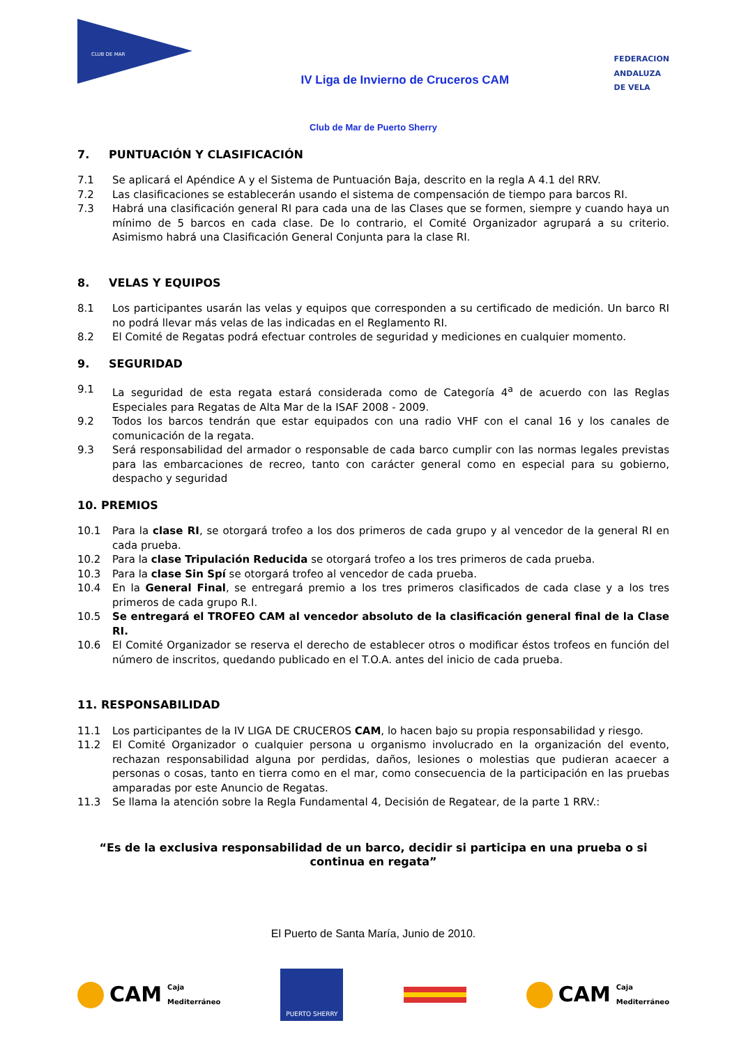CLUB DE MAR
IV Liga de Invierno de Cruceros CAM
FEDERACION
ANDALUZA
DE VELA
Club de Mar de Puerto Sherry
7. PUNTUACIÓN Y CLASIFICACIÓN
7.1 Se aplicará el Apéndice A y el Sistema de Puntuación Baja, descrito en la regla A 4.1 del RRV.
7.2 Las clasificaciones se establecerán usando el sistema de compensación de tiempo para barcos RI.
7.3 Habrá una clasificación general RI para cada una de las Clases que se formen, siempre y cuando haya un mínimo de 5 barcos en cada clase. De lo contrario, el Comité Organizador agrupará a su criterio. Asimismo habrá una Clasificación General Conjunta para la clase RI.
8. VELAS Y EQUIPOS
8.1 Los participantes usarán las velas y equipos que corresponden a su certificado de medición. Un barco RI no podrá llevar más velas de las indicadas en el Reglamento RI.
8.2 El Comité de Regatas podrá efectuar controles de seguridad y mediciones en cualquier momento.
9. SEGURIDAD
9.1 La seguridad de esta regata estará considerada como de Categoría 4<sup>a</sup> de acuerdo con las Reglas Especiales para Regatas de Alta Mar de la ISAF 2008 - 2009.
9.2 Todos los barcos tendrán que estar equipados con una radio VHF con el canal 16 y los canales de comunicación de la regata.
9.3 Será responsabilidad del armador o responsable de cada barco cumplir con las normas legales previstas para las embarcaciones de recreo, tanto con carácter general como en especial para su gobierno, despacho y seguridad
10. PREMIOS
10.1 Para la clase RI, se otorgará trofeo a los dos primeros de cada grupo y al vencedor de la general RI en cada prueba.
10.2 Para la clase Tripulación Reducida se otorgará trofeo a los tres primeros de cada prueba.
10.3 Para la clase Sin Spí se otorgará trofeo al vencedor de cada prueba.
10.4 En la General Final, se entregará premio a los tres primeros clasificados de cada clase y a los tres primeros de cada grupo R.I.
10.5 Se entregará el TROFEO CAM al vencedor absoluto de la clasificación general final de la Clase RI.
10.6 El Comité Organizador se reserva el derecho de establecer otros o modificar éstos trofeos en función del número de inscritos, quedando publicado en el T.O.A. antes del inicio de cada prueba.
11. RESPONSABILIDAD
11.1 Los participantes de la IV LIGA DE CRUCEROS CAM, lo hacen bajo su propia responsabilidad y riesgo.
11.2 El Comité Organizador o cualquier persona u organismo involucrado en la organización del evento, rechazan responsabilidad alguna por perdidas, daños, lesiones o molestias que pudieran acaecer a personas o cosas, tanto en tierra como en el mar, como consecuencia de la participación en las pruebas amparadas por este Anuncio de Regatas.
11.3 Se llama la atención sobre la Regla Fundamental 4, Decisión de Regatear, de la parte 1 RRV.:
“Es de la exclusiva responsabilidad de un barco, decidir si participa en una prueba o si continua en regata”
El Puerto de Santa María, Junio de 2010.
CAM Caja
Mediterráneo
PUERTO SHERRY
CAM Caja
Mediterráneo